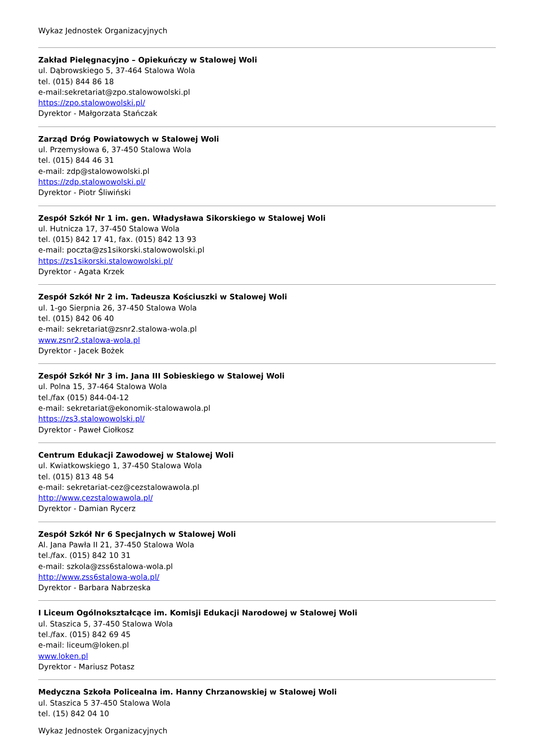Wykaz Jednostek Organizacyjnych
Zakład Pielęgnacyjno – Opiekuńczy w Stalowej Woli
ul. Dąbrowskiego 5, 37-464 Stalowa Wola
tel. (015) 844 86 18
e-mail:sekretariat@zpo.stalowowolski.pl
https://zpo.stalowowolski.pl/
Dyrektor - Małgorzata Stańczak
Zarząd Dróg Powiatowych w Stalowej Woli
ul. Przemysłowa 6, 37-450 Stalowa Wola
tel. (015) 844 46 31
e-mail: zdp@stalowowolski.pl
https://zdp.stalowowolski.pl/
Dyrektor - Piotr Śliwiński
Zespół Szkół Nr 1 im. gen. Władysława Sikorskiego w Stalowej Woli
ul. Hutnicza 17, 37-450 Stalowa Wola
tel. (015) 842 17 41, fax. (015) 842 13 93
e-mail: poczta@zs1sikorski.stalowowolski.pl
https://zs1sikorski.stalowowolski.pl/
Dyrektor - Agata Krzek
Zespół Szkół Nr 2 im. Tadeusza Kościuszki w Stalowej Woli
ul. 1-go Sierpnia 26, 37-450 Stalowa Wola
tel. (015) 842 06 40
e-mail: sekretariat@zsnr2.stalowa-wola.pl
www.zsnr2.stalowa-wola.pl
Dyrektor - Jacek Bożek
Zespół Szkół Nr 3 im. Jana III Sobieskiego w Stalowej Woli
ul. Polna 15, 37-464 Stalowa Wola
tel./fax (015) 844-04-12
e-mail: sekretariat@ekonomik-stalowawola.pl
https://zs3.stalowowolski.pl/
Dyrektor - Paweł Ciołkosz
Centrum Edukacji Zawodowej w Stalowej Woli
ul. Kwiatkowskiego 1, 37-450 Stalowa Wola
tel. (015) 813 48 54
e-mail: sekretariat-cez@cezstalowawola.pl
http://www.cezstalowawola.pl/
Dyrektor - Damian Rycerz
Zespół Szkół Nr 6 Specjalnych w Stalowej Woli
Al. Jana Pawła II 21, 37-450 Stalowa Wola
tel./fax. (015) 842 10 31
e-mail: szkola@zss6stalowa-wola.pl
http://www.zss6stalowa-wola.pl/
Dyrektor - Barbara Nabrzeska
I Liceum Ogólnokształcące im. Komisji Edukacji Narodowej w Stalowej Woli
ul. Staszica 5, 37-450 Stalowa Wola
tel./fax. (015) 842 69 45
e-mail: liceum@loken.pl
www.loken.pl
Dyrektor - Mariusz Potasz
Medyczna Szkoła Policealna im. Hanny Chrzanowskiej w Stalowej Woli
ul. Staszica 5 37-450 Stalowa Wola
tel. (15) 842 04 10
Wykaz Jednostek Organizacyjnych